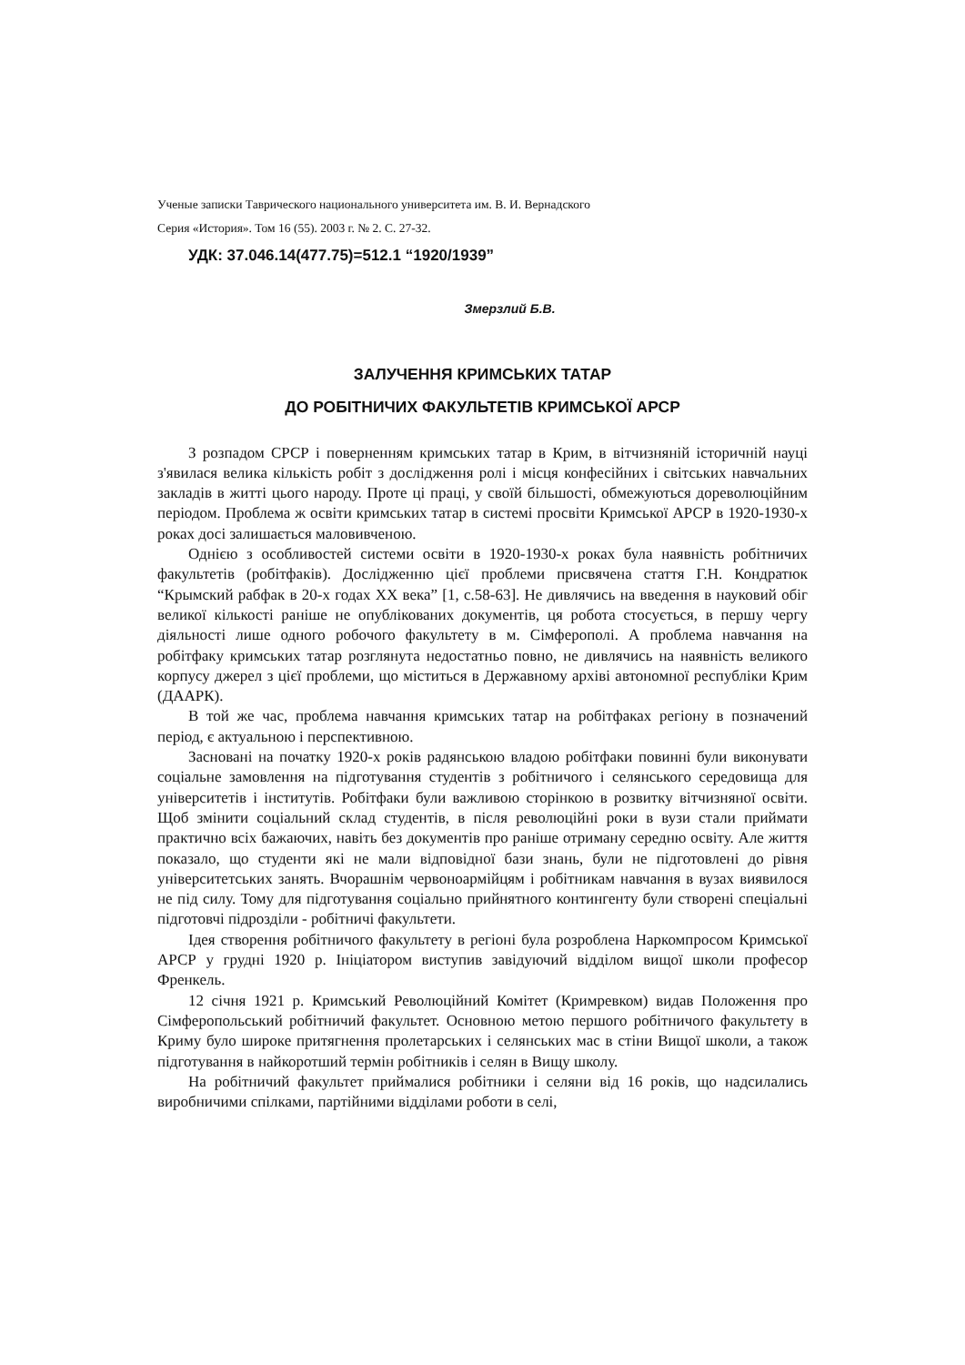Ученые записки Таврического национального университета им. В. И. Вернадского
Серия «История». Том 16 (55). 2003 г. № 2. С. 27-32.
УДК: 37.046.14(477.75)=512.1 “1920/1939”
Змерзлий Б.В.
ЗАЛУЧЕННЯ КРИМСЬКИХ ТАТАР
ДО РОБІТНИЧИХ ФАКУЛЬТЕТІВ КРИМСЬКОЇ АРСР
З розпадом СРСР і поверненням кримських татар в Крим, в вітчизняній історичній науці з'явилася велика кількість робіт з дослідження ролі і місця конфесійних і світських навчальних закладів в житті цього народу. Проте ці праці, у своїй більшості, обмежуються дореволюційним періодом. Проблема ж освіти кримських татар в системі просвіти Кримської АРСР в 1920-1930-х роках досі залишається маловивченою.
Однією з особливостей системи освіти в 1920-1930-х роках була наявність робітничих факультетів (робітфаків). Дослідженню цієї проблеми присвячена стаття Г.Н. Кондратюк “Крымский рабфак в 20-х годах ХХ века” [1, с.58-63]. Не дивлячись на введення в науковий обіг великої кількості раніше не опублікованих документів, ця робота стосується, в першу чергу діяльності лише одного робочого факультету в м. Сімферополі. А проблема навчання на робітфаку кримських татар розглянута недостатньо повно, не дивлячись на наявність великого корпусу джерел з цієї проблеми, що міститься в Державному архіві автономної республіки Крим (ДААРК).
В той же час, проблема навчання кримських татар на робітфаках регіону в позначений період, є актуальною і перспективною.
Засновані на початку 1920-х років радянською владою робітфаки повинні були виконувати соціальне замовлення на підготування студентів з робітничого і селянського середовища для університетів і інститутів. Робітфаки були важливою сторінкою в розвитку вітчизняної освіти. Щоб змінити соціальний склад студентів, в після революційні роки в вузи стали приймати практично всіх бажаючих, навіть без документів про раніше отриману середню освіту. Але життя показало, що студенти які не мали відповідної бази знань, були не підготовлені до рівня університетських занять. Вчорашнім червоноармійцям і робітникам навчання в вузах виявилося не під силу. Тому для підготування соціально прийнятного контингенту були створені спеціальні підготовчі підрозділи - робітничі факультети.
Ідея створення робітничого факультету в регіоні була розроблена Наркомпросом Кримської АРСР у грудні 1920 р. Ініціатором виступив завідуючий відділом вищої школи професор Френкель.
12 січня 1921 р. Кримський Революційний Комітет (Кримревком) видав Положення про Сімферопольський робітничий факультет. Основною метою першого робітничого факультету в Криму було широке притягнення пролетарських і селянських мас в стіни Вищої школи, а також підготування в найкоротший термін робітників і селян в Вищу школу.
На робітничий факультет приймалися робітники і селяни від 16 років, що надсилались виробничими спілками, партійними відділами роботи в селі,